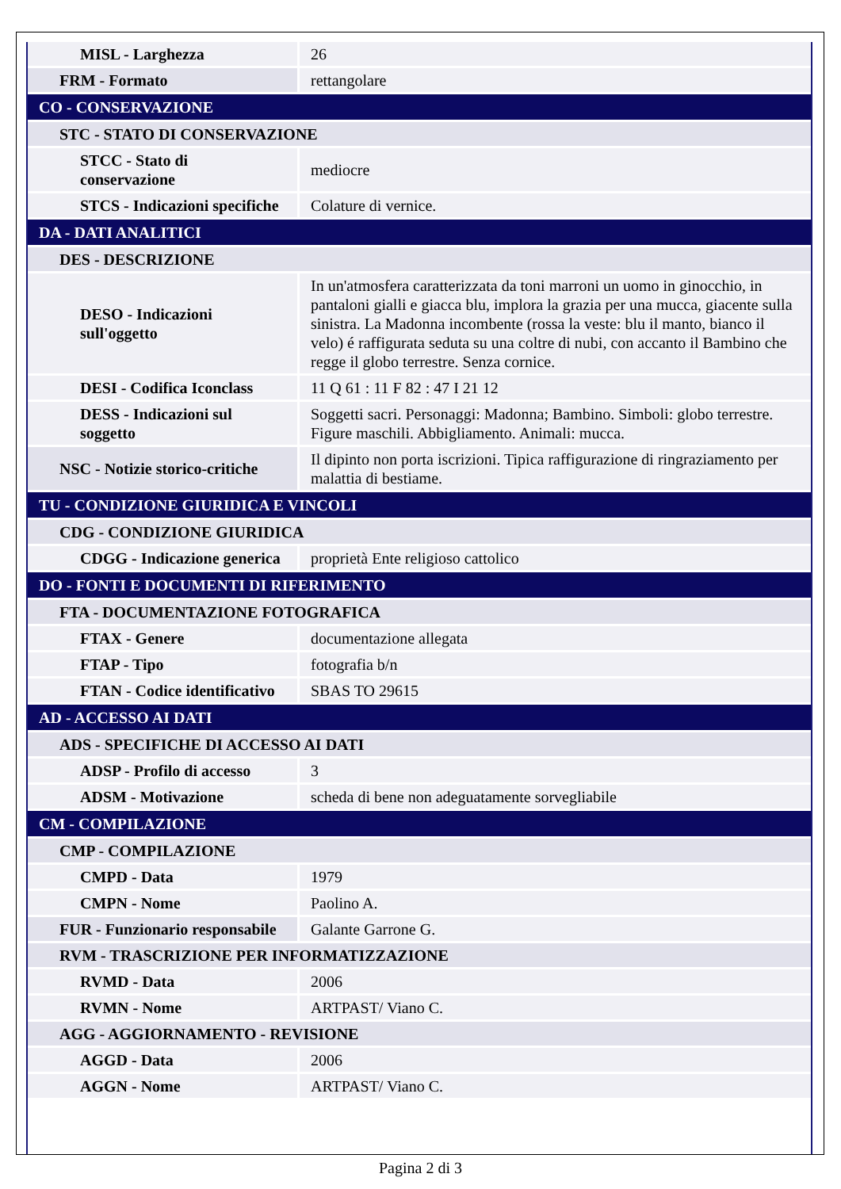| MISL - Larghezza | 26 |
| FRM - Formato | rettangolare |
| CO - CONSERVAZIONE | |
| STC - STATO DI CONSERVAZIONE | |
| STCC - Stato di conservazione | mediocre |
| STCS - Indicazioni specifiche | Colature di vernice. |
| DA - DATI ANALITICI | |
| DES - DESCRIZIONE | |
| DESO - Indicazioni sull'oggetto | In un'atmosfera caratterizzata da toni marroni un uomo in ginocchio, in pantaloni gialli e giacca blu, implora la grazia per una mucca, giacente sulla sinistra. La Madonna incombente (rossa la veste: blu il manto, bianco il velo) é raffigurata seduta su una coltre di nubi, con accanto il Bambino che regge il globo terrestre. Senza cornice. |
| DESI - Codifica Iconclass | 11 Q 61 : 11 F 82 : 47 I 21 12 |
| DESS - Indicazioni sul soggetto | Soggetti sacri. Personaggi: Madonna; Bambino. Simboli: globo terrestre. Figure maschili. Abbigliamento. Animali: mucca. |
| NSC - Notizie storico-critiche | Il dipinto non porta iscrizioni. Tipica raffigurazione di ringraziamento per malattia di bestiame. |
| TU - CONDIZIONE GIURIDICA E VINCOLI | |
| CDG - CONDIZIONE GIURIDICA | |
| CDGG - Indicazione generica | proprietà Ente religioso cattolico |
| DO - FONTI E DOCUMENTI DI RIFERIMENTO | |
| FTA - DOCUMENTAZIONE FOTOGRAFICA | |
| FTAX - Genere | documentazione allegata |
| FTAP - Tipo | fotografia b/n |
| FTAN - Codice identificativo | SBAS TO 29615 |
| AD - ACCESSO AI DATI | |
| ADS - SPECIFICHE DI ACCESSO AI DATI | |
| ADSP - Profilo di accesso | 3 |
| ADSM - Motivazione | scheda di bene non adeguatamente sorvegliabile |
| CM - COMPILAZIONE | |
| CMP - COMPILAZIONE | |
| CMPD - Data | 1979 |
| CMPN - Nome | Paolino A. |
| FUR - Funzionario responsabile | Galante Garrone G. |
| RVM - TRASCRIZIONE PER INFORMATIZZAZIONE | |
| RVMD - Data | 2006 |
| RVMN - Nome | ARTPAST/ Viano C. |
| AGG - AGGIORNAMENTO - REVISIONE | |
| AGGD - Data | 2006 |
| AGGN - Nome | ARTPAST/ Viano C. |
Pagina 2 di 3